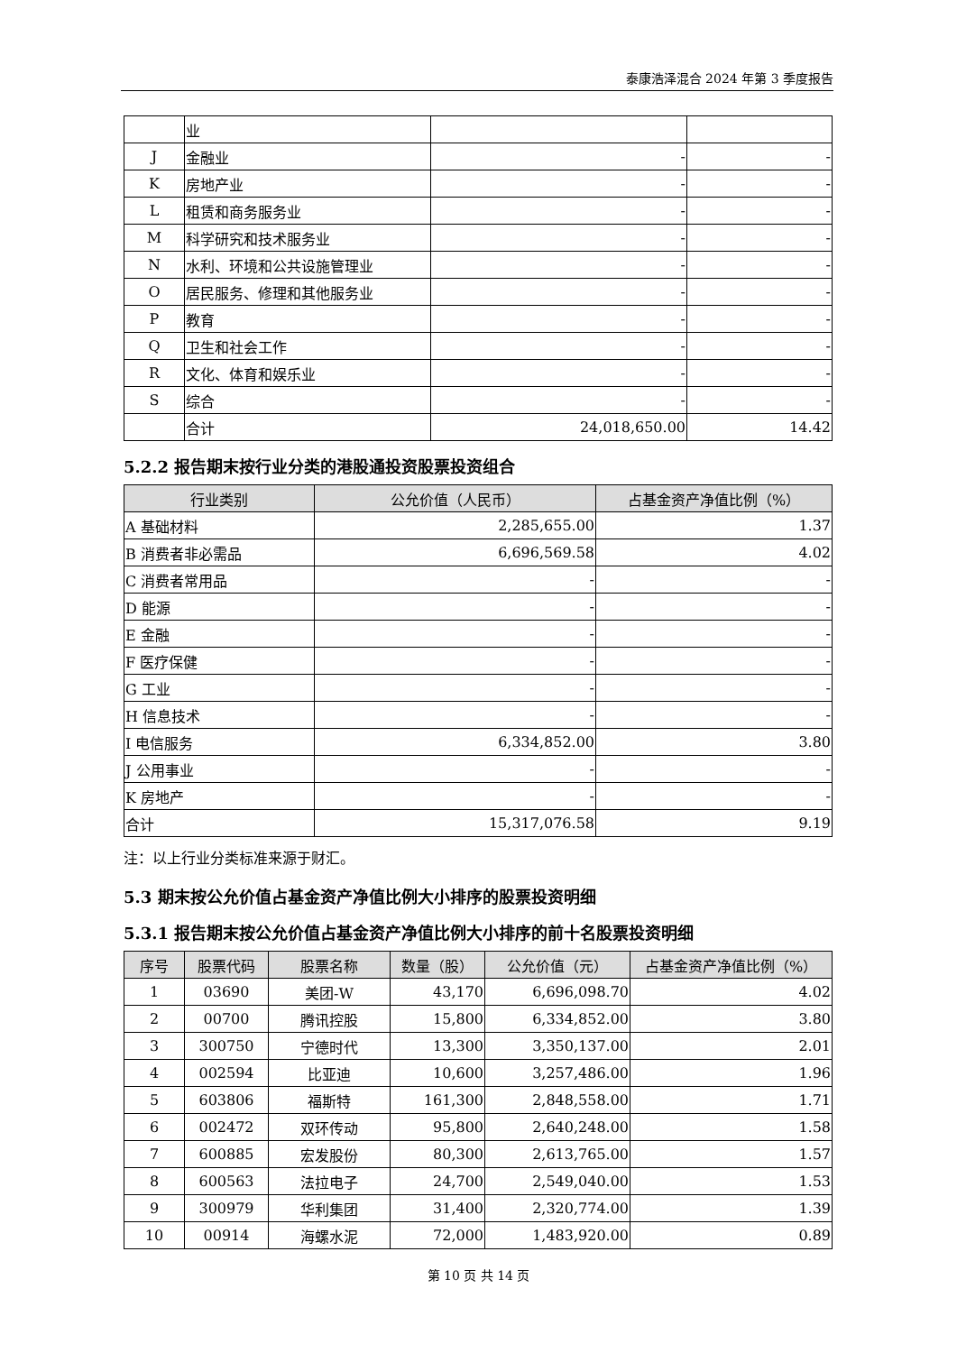泰康浩泽混合 2024 年第 3 季度报告
| | 业 | | |
| J | 金融业 | - | - |
| K | 房地产业 | - | - |
| L | 租赁和商务服务业 | - | - |
| M | 科学研究和技术服务业 | - | - |
| N | 水利、环境和公共设施管理业 | - | - |
| O | 居民服务、修理和其他服务业 | - | - |
| P | 教育 | - | - |
| Q | 卫生和社会工作 | - | - |
| R | 文化、体育和娱乐业 | - | - |
| S | 综合 | - | - |
| | 合计 | 24,018,650.00 | 14.42 |
5.2.2 报告期末按行业分类的港股通投资股票投资组合
| 行业类别 | 公允价值（人民币） | 占基金资产净值比例（%） |
| --- | --- | --- |
| A 基础材料 | 2,285,655.00 | 1.37 |
| B 消费者非必需品 | 6,696,569.58 | 4.02 |
| C 消费者常用品 | - | - |
| D 能源 | - | - |
| E 金融 | - | - |
| F 医疗保健 | - | - |
| G 工业 | - | - |
| H 信息技术 | - | - |
| I 电信服务 | 6,334,852.00 | 3.80 |
| J 公用事业 | - | - |
| K 房地产 | - | - |
| 合计 | 15,317,076.58 | 9.19 |
注：以上行业分类标准来源于财汇。
5.3 期末按公允价值占基金资产净值比例大小排序的股票投资明细
5.3.1 报告期末按公允价值占基金资产净值比例大小排序的前十名股票投资明细
| 序号 | 股票代码 | 股票名称 | 数量（股） | 公允价值（元） | 占基金资产净值比例（%） |
| --- | --- | --- | --- | --- | --- |
| 1 | 03690 | 美团-W | 43,170 | 6,696,098.70 | 4.02 |
| 2 | 00700 | 腾讯控股 | 15,800 | 6,334,852.00 | 3.80 |
| 3 | 300750 | 宁德时代 | 13,300 | 3,350,137.00 | 2.01 |
| 4 | 002594 | 比亚迪 | 10,600 | 3,257,486.00 | 1.96 |
| 5 | 603806 | 福斯特 | 161,300 | 2,848,558.00 | 1.71 |
| 6 | 002472 | 双环传动 | 95,800 | 2,640,248.00 | 1.58 |
| 7 | 600885 | 宏发股份 | 80,300 | 2,613,765.00 | 1.57 |
| 8 | 600563 | 法拉电子 | 24,700 | 2,549,040.00 | 1.53 |
| 9 | 300979 | 华利集团 | 31,400 | 2,320,774.00 | 1.39 |
| 10 | 00914 | 海螺水泥 | 72,000 | 1,483,920.00 | 0.89 |
第 10 页 共 14 页